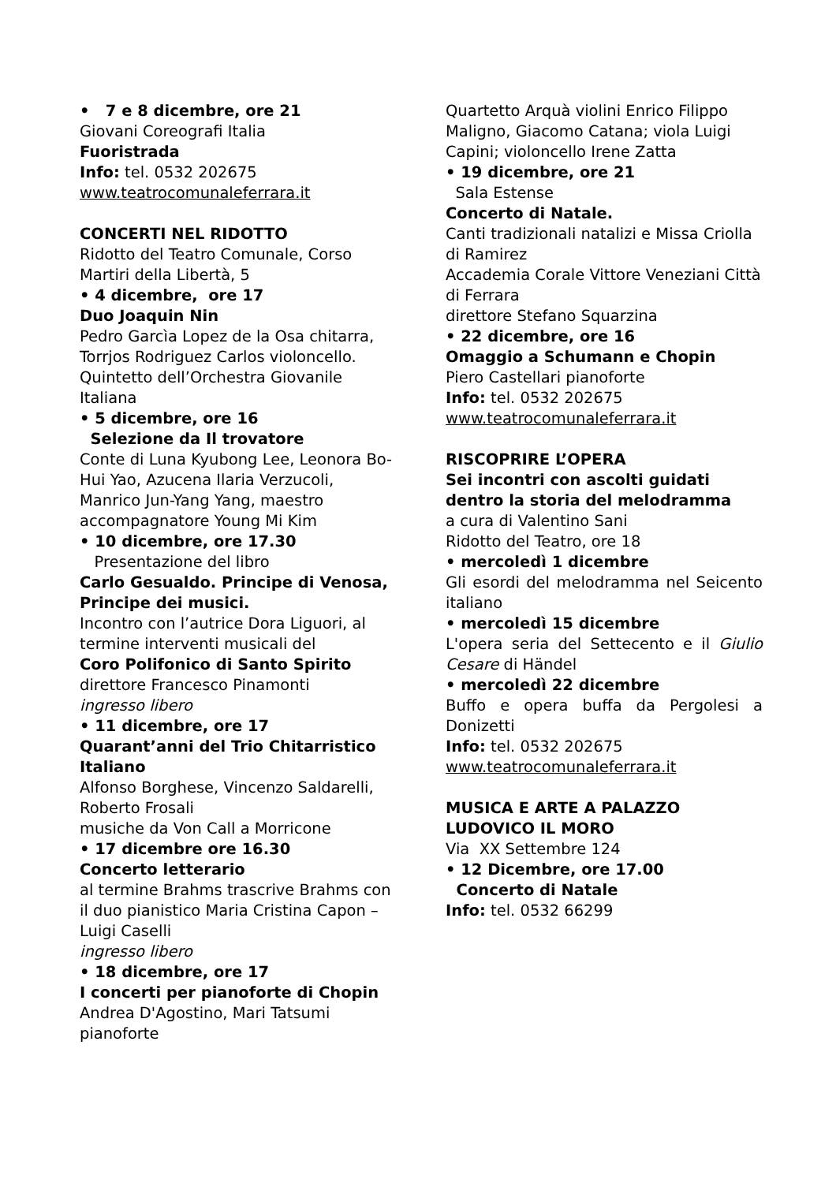• 7 e 8 dicembre, ore 21
Giovani Coreografi Italia
Fuoristrada
Info: tel. 0532 202675
www.teatrocomunaleferrara.it
CONCERTI NEL RIDOTTO
Ridotto del Teatro Comunale, Corso Martiri della Libertà, 5
• 4 dicembre, ore 17
Duo Joaquin Nin
Pedro Garcìa Lopez de la Osa chitarra, Torrjos Rodriguez Carlos violoncello. Quintetto dell’Orchestra Giovanile Italiana
• 5 dicembre, ore 16
Selezione da Il trovatore
Conte di Luna Kyubong Lee, Leonora Bo-Hui Yao, Azucena Ilaria Verzucoli,
Manrico Jun-Yang Yang, maestro accompagnatore Young Mi Kim
• 10 dicembre, ore 17.30
Presentazione del libro
Carlo Gesualdo. Principe di Venosa, Principe dei musici.
Incontro con l’autrice Dora Liguori, al termine interventi musicali del
Coro Polifonico di Santo Spirito
direttore Francesco Pinamonti
ingresso libero
• 11 dicembre, ore 17
Quarant’anni del Trio Chitarristico Italiano
Alfonso Borghese, Vincenzo Saldarelli, Roberto Frosali
musiche da Von Call a Morricone
• 17 dicembre ore 16.30
Concerto letterario
al termine Brahms trascrive Brahms con il duo pianistico Maria Cristina Capon – Luigi Caselli
ingresso libero
• 18 dicembre, ore 17
I concerti per pianoforte di Chopin
Andrea D'Agostino, Mari Tatsumi pianoforte
Quartetto Arquà violini Enrico Filippo Maligno, Giacomo Catana; viola Luigi Capini; violoncello Irene Zatta
• 19 dicembre, ore 21
Sala Estense
Concerto di Natale.
Canti tradizionali natalizi e Missa Criolla di Ramirez
Accademia Corale Vittore Veneziani Città di Ferrara
direttore Stefano Squarzina
• 22 dicembre, ore 16
Omaggio a Schumann e Chopin
Piero Castellari pianoforte
Info: tel. 0532 202675
www.teatrocomunaleferrara.it
RISCOPRIRE L’OPERA
Sei incontri con ascolti guidati dentro la storia del melodramma
a cura di Valentino Sani
Ridotto del Teatro, ore 18
• mercoledì 1 dicembre
Gli esordi del melodramma nel Seicento italiano
• mercoledì 15 dicembre
L'opera seria del Settecento e il Giulio Cesare di Händel
• mercoledì 22 dicembre
Buffo e opera buffa da Pergolesi a Donizetti
Info: tel. 0532 202675
www.teatrocomunaleferrara.it
MUSICA E ARTE A PALAZZO LUDOVICO IL MORO
Via XX Settembre 124
• 12 Dicembre, ore 17.00
Concerto di Natale
Info: tel. 0532 66299